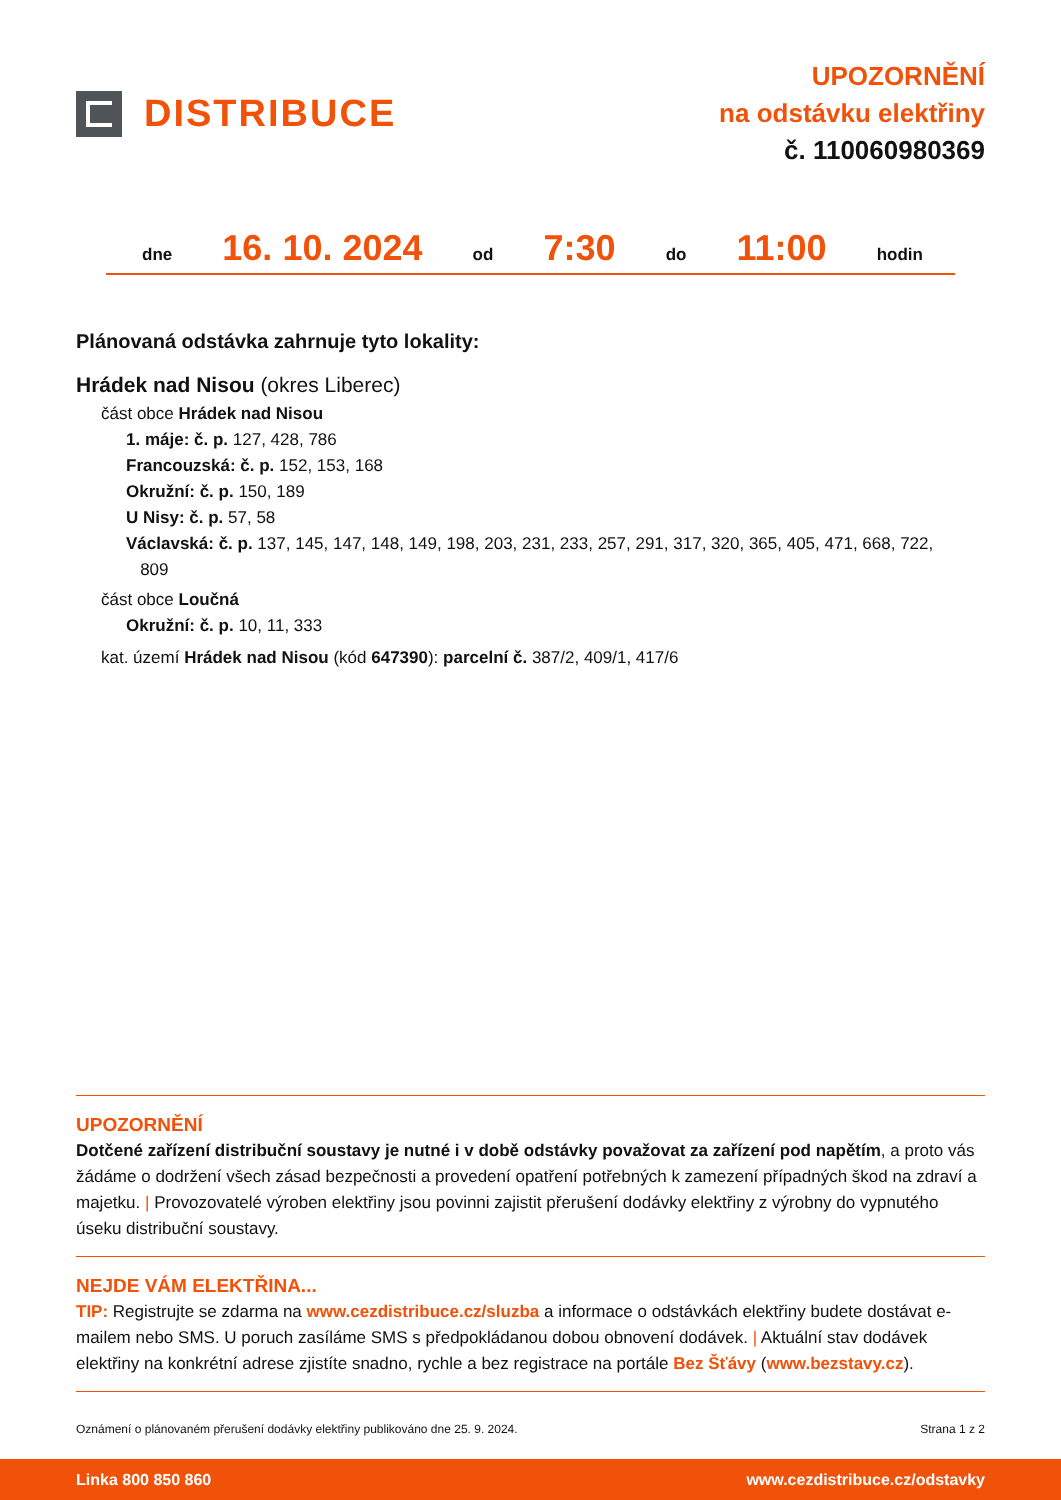DISTRIBUCE
UPOZORNĚNÍ
na odstávku elektřiny
č. 110060980369
dne 16. 10. 2024 od 7:30 do 11:00 hodin
Plánovaná odstávka zahrnuje tyto lokality:
Hrádek nad Nisou (okres Liberec)
část obce Hrádek nad Nisou
1. máje: č. p. 127, 428, 786
Francouzská: č. p. 152, 153, 168
Okružní: č. p. 150, 189
U Nisy: č. p. 57, 58
Václavská: č. p. 137, 145, 147, 148, 149, 198, 203, 231, 233, 257, 291, 317, 320, 365, 405, 471, 668, 722,
809
část obce Loučná
Okružní: č. p. 10, 11, 333
kat. území Hrádek nad Nisou (kód 647390): parcelní č. 387/2, 409/1, 417/6
UPOZORNĚNÍ
Dotčené zařízení distribuční soustavy je nutné i v době odstávky považovat za zařízení pod napětím, a proto vás žádáme o dodržení všech zásad bezpečnosti a provedení opatření potřebných k zamezení případných škod na zdraví a majetku. | Provozovatelé výroben elektřiny jsou povinni zajistit přerušení dodávky elektřiny z výrobny do vypnutého úseku distribuční soustavy.
NEJDE VÁM ELEKTŘINA...
TIP: Registrujte se zdarma na www.cezdistribuce.cz/sluzba a informace o odstávkách elektřiny budete dostávat e-mailem nebo SMS. U poruch zasíláme SMS s předpokládanou dobou obnovení dodávek. | Aktuální stav dodávek elektřiny na konkrétní adrese zjistíte snadno, rychle a bez registrace na portále Bez Šťávy (www.bezstavy.cz).
Oznámení o plánovaném přerušení dodávky elektřiny publikováno dne 25. 9. 2024. Strana 1 z 2
Linka 800 850 860 www.cezdistribuce.cz/odstavky